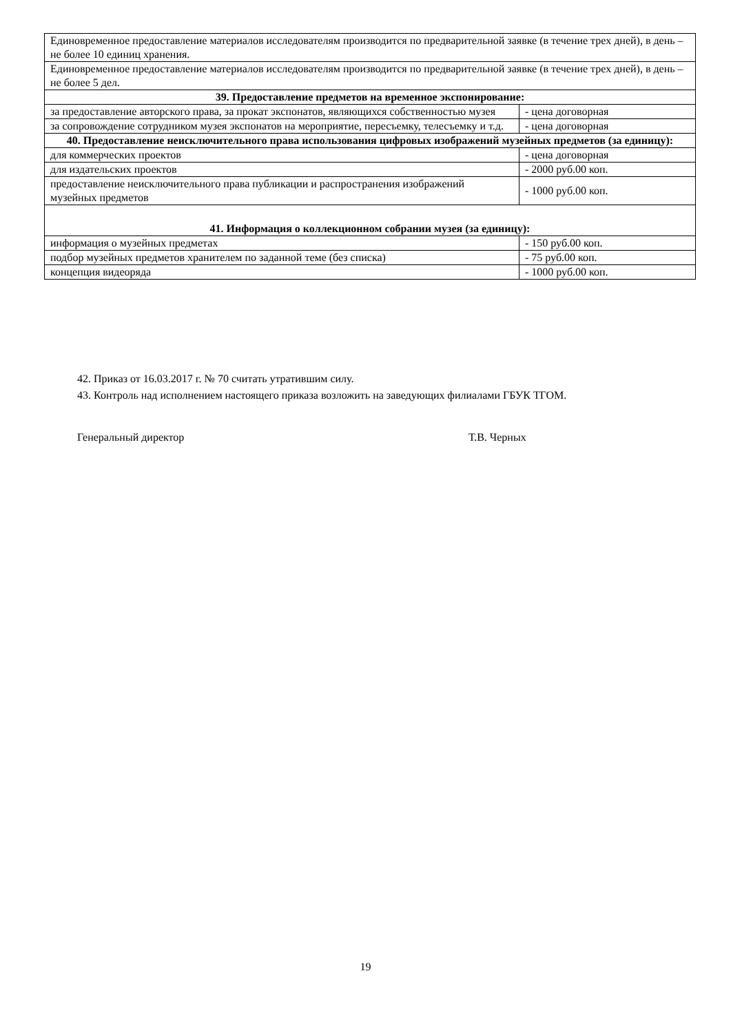| Единовременное предоставление материалов исследователям производится по предварительной заявке (в течение трех дней), в день – не более 10 единиц хранения. | |
| Единовременное предоставление материалов исследователям производится по предварительной заявке (в течение трех дней), в день – не более 5 дел. | |
| 39. Предоставление предметов на временное экспонирование: | |
| за предоставление авторского права, за прокат экспонатов, являющихся собственностью музея | - цена договорная |
| за сопровождение сотрудником музея экспонатов на мероприятие, пересъемку, телесъемку и т.д. | - цена договорная |
| 40. Предоставление неисключительного права использования цифровых изображений музейных предметов (за единицу): | |
| для коммерческих проектов | - цена договорная |
| для издательских проектов | - 2000 руб.00 коп. |
| предоставление неисключительного права публикации и распространения изображений музейных предметов | - 1000 руб.00 коп. |
| 41. Информация о коллекционном собрании музея (за единицу): | |
| информация о музейных предметах | - 150 руб.00 коп. |
| подбор музейных предметов хранителем по заданной теме (без списка) | - 75 руб.00 коп. |
| концепция видеоряда | - 1000 руб.00 коп. |
42. Приказ от 16.03.2017 г. № 70 считать утратившим силу.
43. Контроль над исполнением настоящего приказа возложить на заведующих филиалами ГБУК ТГОМ.
Генеральный директор Т.В. Черных
19